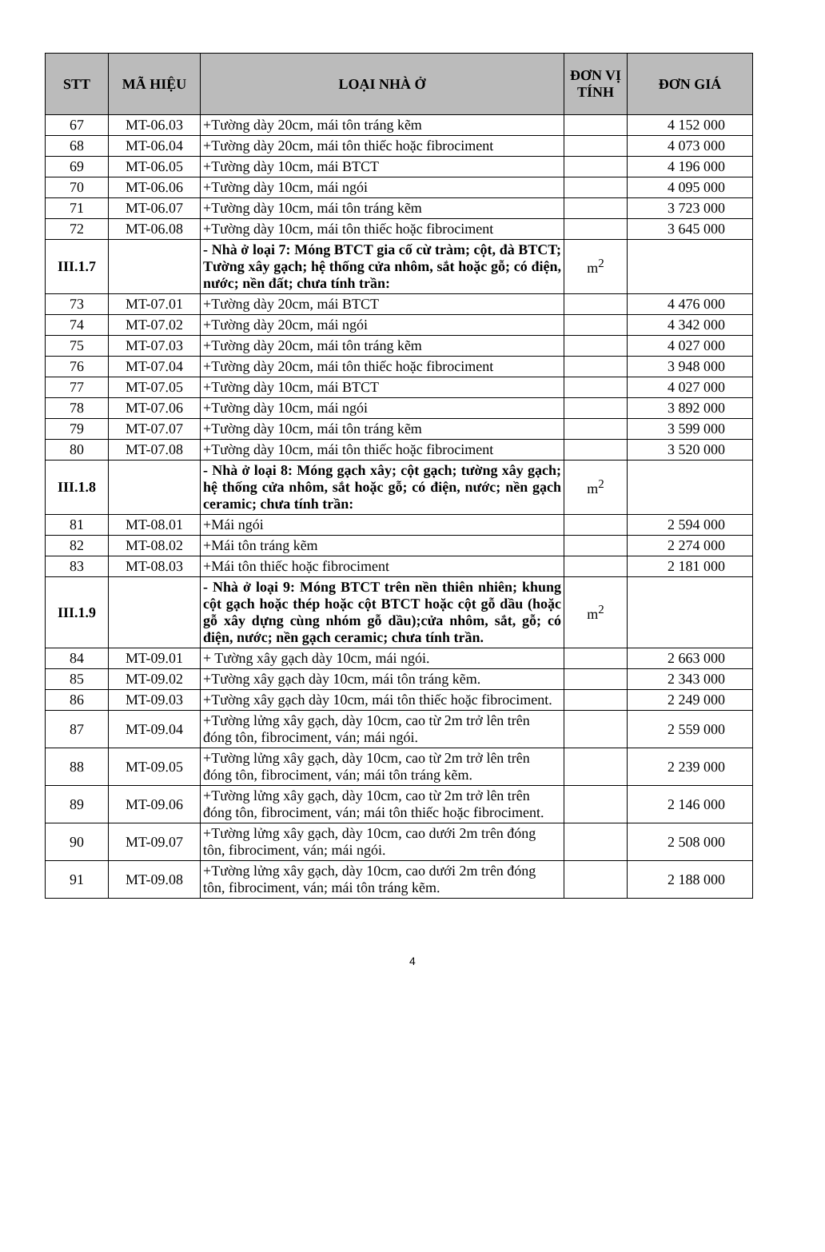| STT | MÃ HIỆU | LOẠI NHÀ Ở | ĐƠN VỊ TÍNH | ĐƠN GIÁ |
| --- | --- | --- | --- | --- |
| 67 | MT-06.03 | +Tường dày 20cm, mái tôn tráng kẽm | | 4 152 000 |
| 68 | MT-06.04 | +Tường dày 20cm, mái tôn thiếc hoặc fibrociment | | 4 073 000 |
| 69 | MT-06.05 | +Tường dày 10cm, mái BTCT | | 4 196 000 |
| 70 | MT-06.06 | +Tường dày 10cm, mái ngói | | 4 095 000 |
| 71 | MT-06.07 | +Tường dày 10cm, mái tôn tráng kẽm | | 3 723 000 |
| 72 | MT-06.08 | +Tường dày 10cm, mái tôn thiếc hoặc fibrociment | | 3 645 000 |
| III.1.7 | | - Nhà ở loại 7: Móng BTCT gia cố cừ tràm; cột, đà BTCT; Tường xây gạch; hệ thống cửa nhôm, sắt hoặc gỗ; có điện, nước; nền đất; chưa tính trần: | m<sup>2</sup> | |
| 73 | MT-07.01 | +Tường dày 20cm, mái BTCT | | 4 476 000 |
| 74 | MT-07.02 | +Tường dày 20cm, mái ngói | | 4 342 000 |
| 75 | MT-07.03 | +Tường dày 20cm, mái tôn tráng kẽm | | 4 027 000 |
| 76 | MT-07.04 | +Tường dày 20cm, mái tôn thiếc hoặc fibrociment | | 3 948 000 |
| 77 | MT-07.05 | +Tường dày 10cm, mái BTCT | | 4 027 000 |
| 78 | MT-07.06 | +Tường dày 10cm, mái ngói | | 3 892 000 |
| 79 | MT-07.07 | +Tường dày 10cm, mái tôn tráng kẽm | | 3 599 000 |
| 80 | MT-07.08 | +Tường dày 10cm, mái tôn thiếc hoặc fibrociment | | 3 520 000 |
| III.1.8 | | - Nhà ở loại 8: Móng gạch xây; cột gạch; tường xây gạch; hệ thống cửa nhôm, sắt hoặc gỗ; có điện, nước; nền gạch ceramic; chưa tính trần: | m<sup>2</sup> | |
| 81 | MT-08.01 | +Mái ngói | | 2 594 000 |
| 82 | MT-08.02 | +Mái tôn tráng kẽm | | 2 274 000 |
| 83 | MT-08.03 | +Mái tôn thiếc hoặc fibrociment | | 2 181 000 |
| III.1.9 | | - Nhà ở loại 9: Móng BTCT trên nền thiên nhiên; khung cột gạch hoặc thép hoặc cột BTCT hoặc cột gỗ dầu (hoặc gỗ xây dựng cùng nhóm gỗ dầu);cửa nhôm, sắt, gỗ; có điện, nước; nền gạch ceramic; chưa tính trần. | m<sup>2</sup> | |
| 84 | MT-09.01 | + Tường xây gạch dày 10cm, mái ngói. | | 2 663 000 |
| 85 | MT-09.02 | +Tường xây gạch dày 10cm, mái tôn tráng kẽm. | | 2 343 000 |
| 86 | MT-09.03 | +Tường xây gạch dày 10cm, mái tôn thiếc hoặc fibrociment. | | 2 249 000 |
| 87 | MT-09.04 | +Tường lửng xây gạch, dày 10cm, cao từ 2m trở lên trên đóng tôn, fibrociment, ván; mái ngói. | | 2 559 000 |
| 88 | MT-09.05 | +Tường lửng xây gạch, dày 10cm, cao từ 2m trở lên trên đóng tôn, fibrociment, ván; mái tôn tráng kẽm. | | 2 239 000 |
| 89 | MT-09.06 | +Tường lửng xây gạch, dày 10cm, cao từ 2m trở lên trên đóng tôn, fibrociment, ván; mái tôn thiếc hoặc fibrociment. | | 2 146 000 |
| 90 | MT-09.07 | +Tường lửng xây gạch, dày 10cm, cao dưới 2m trên đóng tôn, fibrociment, ván; mái ngói. | | 2 508 000 |
| 91 | MT-09.08 | +Tường lửng xây gạch, dày 10cm, cao dưới 2m trên đóng tôn, fibrociment, ván; mái tôn tráng kẽm. | | 2 188 000 |
4